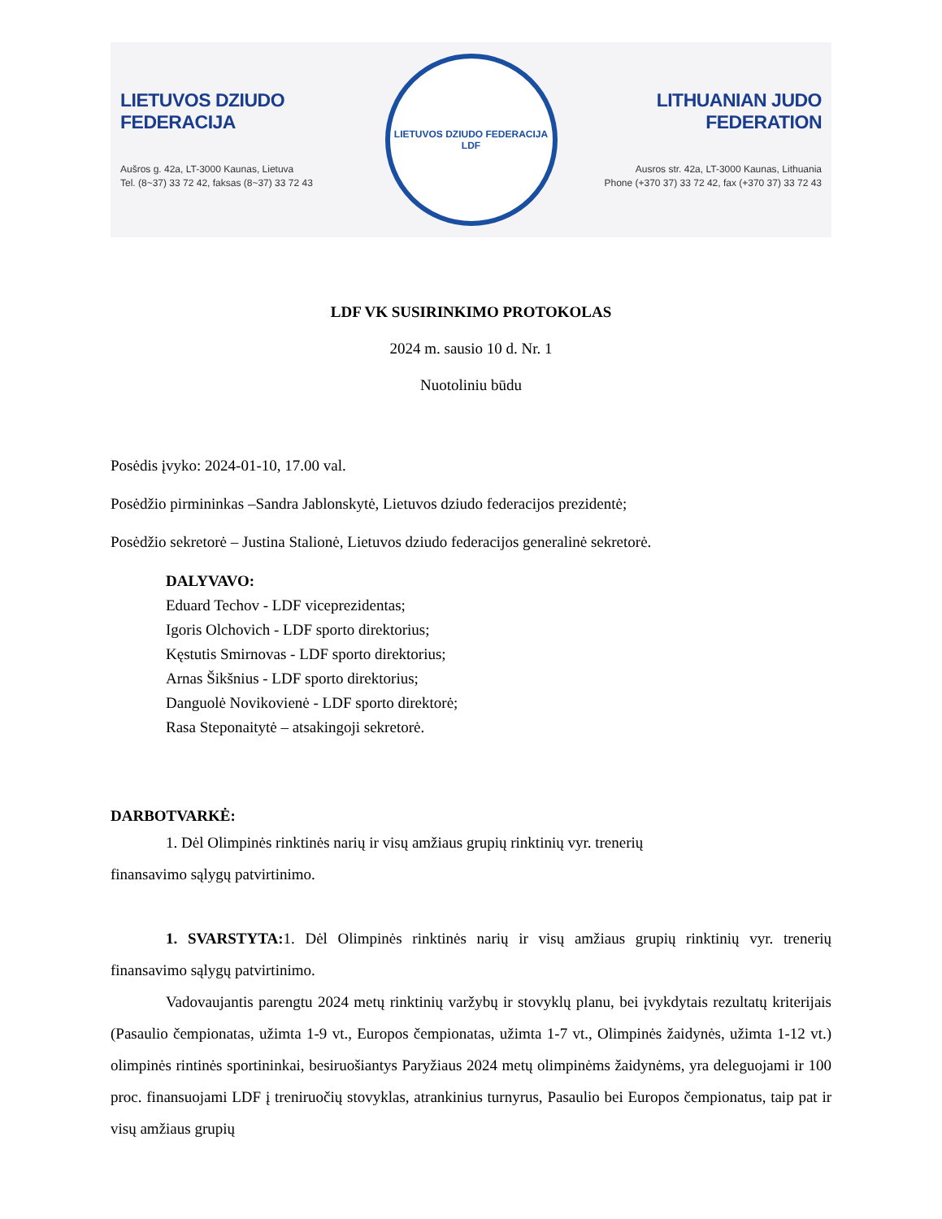LIETUVOS DZIUDO FEDERACIJA
Aušros g. 42a, LT-3000 Kaunas, Lietuva
Tel. (8~37) 33 72 42, faksas (8~37) 33 72 43
LIETUVOS DZIUDO FEDERACIJA
LDF
LITHUANIAN JUDO FEDERATION
Ausros str. 42a, LT-3000 Kaunas, Lithuania
Phone (+370 37) 33 72 42, fax (+370 37) 33 72 43
LDF VK SUSIRINKIMO PROTOKOLAS
2024 m. sausio 10 d. Nr. 1
Nuotoliniu būdu
Posėdis įvyko: 2024-01-10, 17.00 val.
Posėdžio pirmininkas –Sandra Jablonskytė, Lietuvos dziudo federacijos prezidentė;
Posėdžio sekretorė – Justina Stalionė, Lietuvos dziudo federacijos generalinė sekretorė.
DALYVAVO:
Eduard Techov - LDF viceprezidentas;
Igoris Olchovich - LDF sporto direktorius;
Kęstutis Smirnovas - LDF sporto direktorius;
Arnas Šikšnius - LDF sporto direktorius;
Danguolė Novikovienė - LDF sporto direktorė;
Rasa Steponaitytė – atsakingoji sekretorė.
DARBOTVARKĖ:
1. Dėl Olimpinės rinktinės narių ir visų amžiaus grupių rinktinių vyr. trenerių
finansavimo sąlygų patvirtinimo.
1. SVARSTYTA: 1. Dėl Olimpinės rinktinės narių ir visų amžiaus grupių rinktinių vyr. trenerių finansavimo sąlygų patvirtinimo.
Vadovaujantis parengtu 2024 metų rinktinių varžybų ir stovyklų planu, bei įvykdytais rezultatų kriterijais (Pasaulio čempionatas, užimta 1-9 vt., Europos čempionatas, užimta 1-7 vt., Olimpinės žaidynės, užimta 1-12 vt.) olimpinės rintinės sportininkai, besiruošiantys Paryžiaus 2024 metų olimpinėms žaidynėms, yra deleguojami ir 100 proc. finansuojami LDF į treniruočių stovyklas, atrankinius turnyrus, Pasaulio bei Europos čempionatus, taip pat ir visų amžiaus grupių